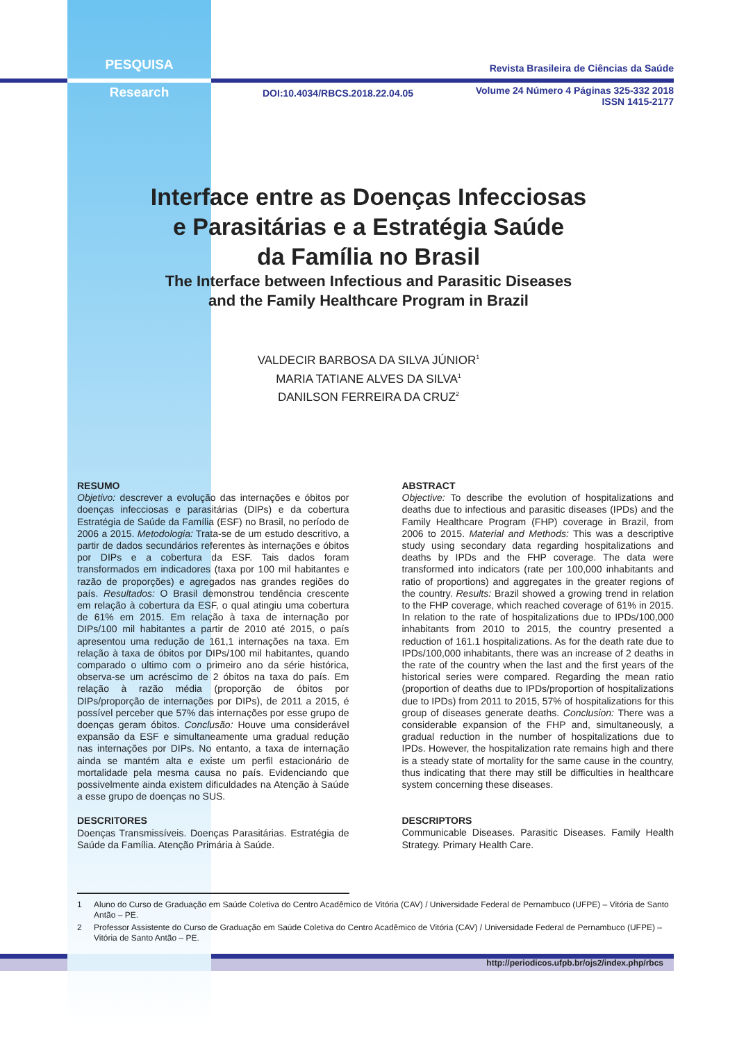PESQUISA
Revista Brasileira de Ciências da Saúde
Research
DOI:10.4034/RBCS.2018.22.04.05
Volume 24 Número 4 Páginas 325-332 2018
ISSN 1415-2177
Interface entre as Doenças Infecciosas
e Parasitárias e a Estratégia Saúde
da Família no Brasil
The Interface between Infectious and Parasitic Diseases
and the Family Healthcare Program in Brazil
VALDECIR BARBOSA DA SILVA JÚNIOR<sup>1</sup>
MARIA TATIANE ALVES DA SILVA<sup>1</sup>
DANILSON FERREIRA DA CRUZ<sup>2</sup>
RESUMO
Objetivo: descrever a evolução das internações e óbitos por doenças infecciosas e parasitárias (DIPs) e da cobertura Estratégia de Saúde da Família (ESF) no Brasil, no período de 2006 a 2015. Metodologia: Trata-se de um estudo descritivo, a partir de dados secundários referentes às internações e óbitos por DIPs e a cobertura da ESF. Tais dados foram transformados em indicadores (taxa por 100 mil habitantes e razão de proporções) e agregados nas grandes regiões do país. Resultados: O Brasil demonstrou tendência crescente em relação à cobertura da ESF, o qual atingiu uma cobertura de 61% em 2015. Em relação à taxa de internação por DIPs/100 mil habitantes a partir de 2010 até 2015, o país apresentou uma redução de 161,1 internações na taxa. Em relação à taxa de óbitos por DIPs/100 mil habitantes, quando comparado o ultimo com o primeiro ano da série histórica, observa-se um acréscimo de 2 óbitos na taxa do país. Em relação à razão média (proporção de óbitos por DIPs/proporção de internações por DIPs), de 2011 a 2015, é possível perceber que 57% das internações por esse grupo de doenças geram óbitos. Conclusão: Houve uma considerável expansão da ESF e simultaneamente uma gradual redução nas internações por DIPs. No entanto, a taxa de internação ainda se mantém alta e existe um perfil estacionário de mortalidade pela mesma causa no país. Evidenciando que possivelmente ainda existem dificuldades na Atenção à Saúde a esse grupo de doenças no SUS.
DESCRITORES
Doenças Transmissíveis. Doenças Parasitárias. Estratégia de Saúde da Família. Atenção Primária à Saúde.
ABSTRACT
Objective: To describe the evolution of hospitalizations and deaths due to infectious and parasitic diseases (IPDs) and the Family Healthcare Program (FHP) coverage in Brazil, from 2006 to 2015. Material and Methods: This was a descriptive study using secondary data regarding hospitalizations and deaths by IPDs and the FHP coverage. The data were transformed into indicators (rate per 100,000 inhabitants and ratio of proportions) and aggregates in the greater regions of the country. Results: Brazil showed a growing trend in relation to the FHP coverage, which reached coverage of 61% in 2015. In relation to the rate of hospitalizations due to IPDs/100,000 inhabitants from 2010 to 2015, the country presented a reduction of 161.1 hospitalizations. As for the death rate due to IPDs/100,000 inhabitants, there was an increase of 2 deaths in the rate of the country when the last and the first years of the historical series were compared. Regarding the mean ratio (proportion of deaths due to IPDs/proportion of hospitalizations due to IPDs) from 2011 to 2015, 57% of hospitalizations for this group of diseases generate deaths. Conclusion: There was a considerable expansion of the FHP and, simultaneously, a gradual reduction in the number of hospitalizations due to IPDs. However, the hospitalization rate remains high and there is a steady state of mortality for the same cause in the country, thus indicating that there may still be difficulties in healthcare system concerning these diseases.
DESCRIPTORS
Communicable Diseases. Parasitic Diseases. Family Health Strategy. Primary Health Care.
1 Aluno do Curso de Graduação em Saúde Coletiva do Centro Acadêmico de Vitória (CAV) / Universidade Federal de Pernambuco (UFPE) – Vitória de Santo Antão – PE.
2 Professor Assistente do Curso de Graduação em Saúde Coletiva do Centro Acadêmico de Vitória (CAV) / Universidade Federal de Pernambuco (UFPE) – Vitória de Santo Antão – PE.
http://periodicos.ufpb.br/ojs2/index.php/rbcs